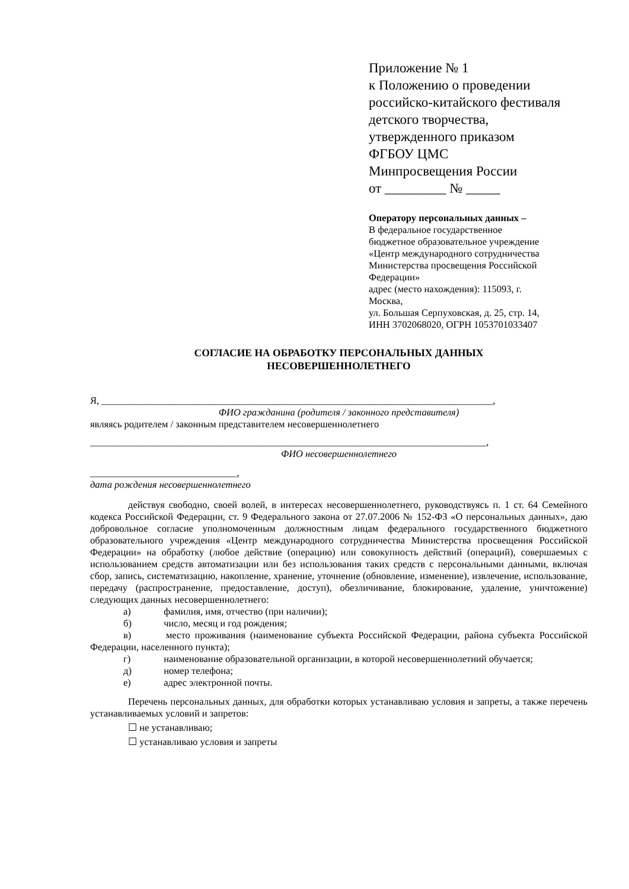Приложение № 1
к Положению о проведении
российско-китайского фестиваля
детского творчества,
утвержденного приказом
ФГБОУ ЦМС
Минпросвещения России
от _________ № _____
Оператору персональных данных –
В федеральное государственное
бюджетное образовательное учреждение
«Центр международного сотрудничества
Министерства просвещения Российской
Федерации»
адрес (место нахождения): 115093, г.
Москва,
ул. Большая Серпуховская, д. 25, стр. 14,
ИНН 3702068020, ОГРН 1053701033407
СОГЛАСИЕ НА ОБРАБОТКУ ПЕРСОНАЛЬНЫХ ДАННЫХ
НЕСОВЕРШЕННОЛЕТНЕГО
Я, ________________________________________________________________________________,
ФИО гражданина (родителя / законного представителя)
являясь родителем / законным представителем несовершеннолетнего
_________________________________________________________________________________,
ФИО несовершеннолетнего
______________________________,
дата рождения несовершеннолетнего
действуя свободно, своей волей, в интересах несовершеннолетнего, руководствуясь п. 1 ст. 64 Семейного кодекса Российской Федерации, ст. 9 Федерального закона от 27.07.2006 № 152-ФЗ «О персональных данных», даю добровольное согласие уполномоченным должностным лицам федерального государственного бюджетного образовательного учреждения «Центр международного сотрудничества Министерства просвещения Российской Федерации» на обработку (любое действие (операцию) или совокупность действий (операций), совершаемых с использованием средств автоматизации или без использования таких средств с персональными данными, включая сбор, запись, систематизацию, накопление, хранение, уточнение (обновление, изменение), извлечение, использование, передачу (распространение, предоставление, доступ), обезличивание, блокирование, удаление, уничтожение) следующих данных несовершеннолетнего:
а) фамилия, имя, отчество (при наличии);
б) число, месяц и год рождения;
в) место проживания (наименование субъекта Российской Федерации, района субъекта Российской Федерации, населенного пункта);
г) наименование образовательной организации, в которой несовершеннолетний обучается;
д) номер телефона;
е) адрес электронной почты.
Перечень персональных данных, для обработки которых устанавливаю условия и запреты, а также перечень устанавливаемых условий и запретов:
☐ не устанавливаю;
☐ устанавливаю условия и запреты